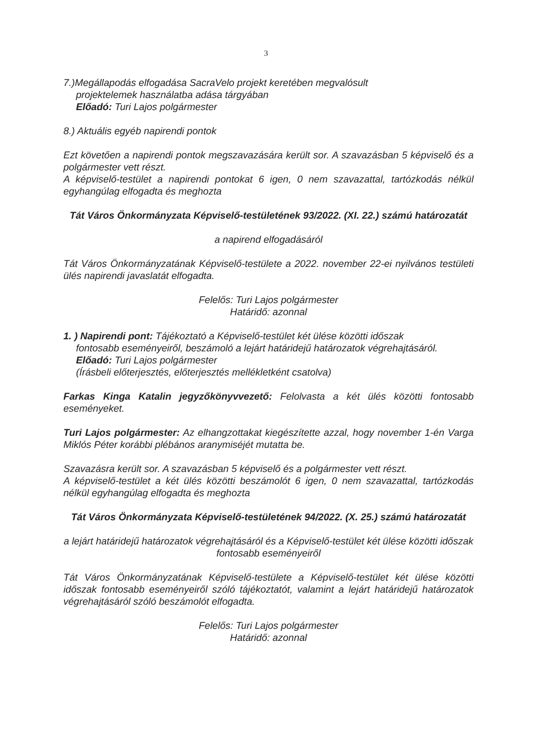3
7.)Megállapodás elfogadása SacraVelo projekt keretében megvalósult
projektelemek használatba adása tárgyában
Előadó: Turi Lajos polgármester
8.) Aktuális egyéb napirendi pontok
Ezt követően a napirendi pontok megszavazására került sor. A szavazásban 5 képviselő és a polgármester vett részt.
A képviselő-testület a napirendi pontokat 6 igen, 0 nem szavazattal, tartózkodás nélkül egyhangúlag elfogadta és meghozta
Tát Város Önkormányzata Képviselő-testületének 93/2022. (XI. 22.) számú határozatát
a napirend elfogadásáról
Tát Város Önkormányzatának Képviselő-testülete a 2022. november 22-ei nyilvános testületi ülés napirendi javaslatát elfogadta.
Felelős: Turi Lajos polgármester
Határidő: azonnal
1. ) Napirendi pont: Tájékoztató a Képviselő-testület két ülése közötti időszak
fontosabb eseményeiről, beszámoló a lejárt határidejű határozatok végrehajtásáról.
Előadó: Turi Lajos polgármester
(Írásbeli előterjesztés, előterjesztés mellékletként csatolva)
Farkas Kinga Katalin jegyzőkönyvvezető: Felolvasta a két ülés közötti fontosabb eseményeket.
Turi Lajos polgármester: Az elhangzottakat kiegészítette azzal, hogy november 1-én Varga Miklós Péter korábbi plébános aranymiséjét mutatta be.
Szavazásra került sor. A szavazásban 5 képviselő és a polgármester vett részt.
A képviselő-testület a két ülés közötti beszámolót 6 igen, 0 nem szavazattal, tartózkodás nélkül egyhangúlag elfogadta és meghozta
Tát Város Önkormányzata Képviselő-testületének 94/2022. (X. 25.) számú határozatát
a lejárt határidejű határozatok végrehajtásáról és a Képviselő-testület két ülése közötti időszak fontosabb eseményeiről
Tát Város Önkormányzatának Képviselő-testülete a Képviselő-testület két ülése közötti időszak fontosabb eseményeiről szóló tájékoztatót, valamint a lejárt határidejű határozatok végrehajtásáról szóló beszámolót elfogadta.
Felelős: Turi Lajos polgármester
Határidő: azonnal